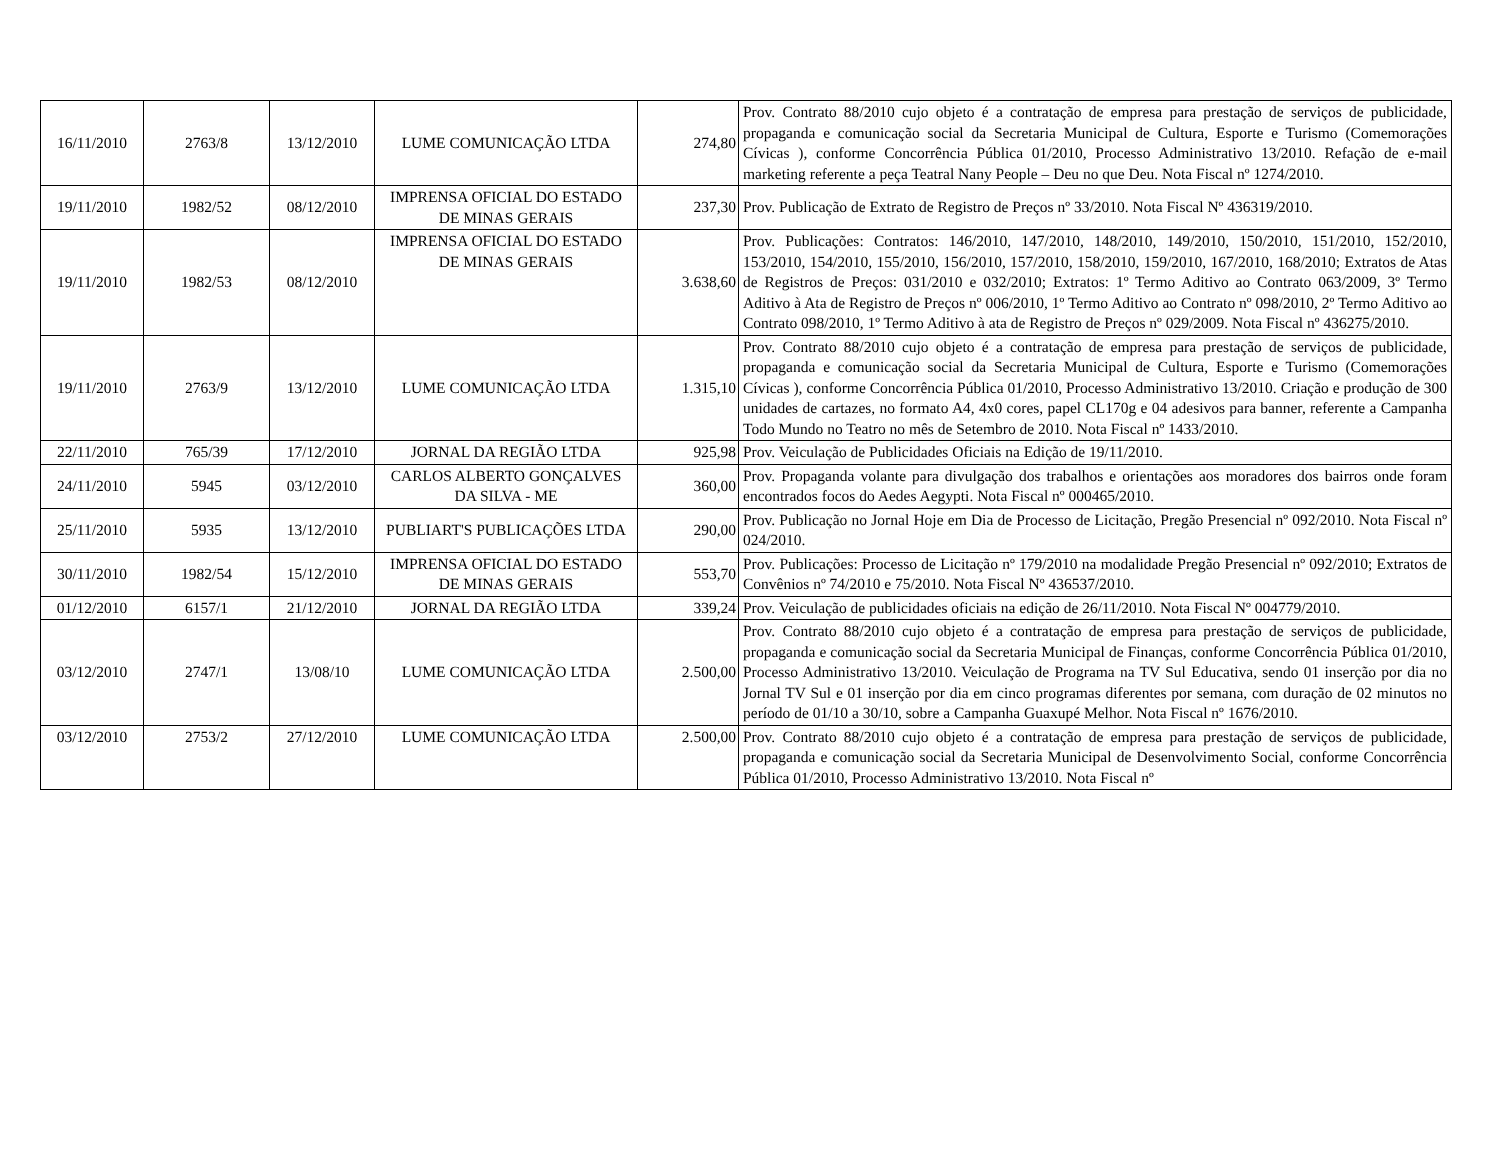| 16/11/2010 | 2763/8 | 13/12/2010 | LUME COMUNICAÇÃO LTDA | 274,80 | Prov. Contrato 88/2010 cujo objeto é a contratação de empresa para prestação de serviços de publicidade, propaganda e comunicação social da Secretaria Municipal de Cultura, Esporte e Turismo (Comemorações Cívicas ), conforme Concorrência Pública 01/2010, Processo Administrativo 13/2010. Refação de e-mail marketing referente a peça Teatral Nany People – Deu no que Deu. Nota Fiscal nº 1274/2010. |
| 19/11/2010 | 1982/52 | 08/12/2010 | IMPRENSA OFICIAL DO ESTADO DE MINAS GERAIS | 237,30 | Prov. Publicação de Extrato de Registro de Preços nº 33/2010. Nota Fiscal Nº 436319/2010. |
| 19/11/2010 | 1982/53 | 08/12/2010 | IMPRENSA OFICIAL DO ESTADO DE MINAS GERAIS | 3.638,60 | Prov. Publicações: Contratos: 146/2010, 147/2010, 148/2010, 149/2010, 150/2010, 151/2010, 152/2010, 153/2010, 154/2010, 155/2010, 156/2010, 157/2010, 158/2010, 159/2010, 167/2010, 168/2010; Extratos de Atas de Registros de Preços: 031/2010 e 032/2010; Extratos: 1º Termo Aditivo ao Contrato 063/2009, 3º Termo Aditivo à Ata de Registro de Preços nº 006/2010, 1º Termo Aditivo ao Contrato nº 098/2010, 2º Termo Aditivo ao Contrato 098/2010, 1º Termo Aditivo à ata de Registro de Preços nº 029/2009. Nota Fiscal nº 436275/2010. |
| 19/11/2010 | 2763/9 | 13/12/2010 | LUME COMUNICAÇÃO LTDA | 1.315,10 | Prov. Contrato 88/2010 cujo objeto é a contratação de empresa para prestação de serviços de publicidade, propaganda e comunicação social da Secretaria Municipal de Cultura, Esporte e Turismo (Comemorações Cívicas ), conforme Concorrência Pública 01/2010, Processo Administrativo 13/2010. Criação e produção de 300 unidades de cartazes, no formato A4, 4x0 cores, papel CL170g e 04 adesivos para banner, referente a Campanha Todo Mundo no Teatro no mês de Setembro de 2010. Nota Fiscal nº 1433/2010. |
| 22/11/2010 | 765/39 | 17/12/2010 | JORNAL DA REGIÃO LTDA | 925,98 | Prov. Veiculação de Publicidades Oficiais na Edição de 19/11/2010. |
| 24/11/2010 | 5945 | 03/12/2010 | CARLOS ALBERTO GONÇALVES DA SILVA - ME | 360,00 | Prov. Propaganda volante para divulgação dos trabalhos e orientações aos moradores dos bairros onde foram encontrados focos do Aedes Aegypti. Nota Fiscal nº 000465/2010. |
| 25/11/2010 | 5935 | 13/12/2010 | PUBLIART'S PUBLICAÇÕES LTDA | 290,00 | Prov. Publicação no Jornal Hoje em Dia de Processo de Licitação, Pregão Presencial nº 092/2010. Nota Fiscal nº 024/2010. |
| 30/11/2010 | 1982/54 | 15/12/2010 | IMPRENSA OFICIAL DO ESTADO DE MINAS GERAIS | 553,70 | Prov. Publicações: Processo de Licitação nº 179/2010 na modalidade Pregão Presencial nº 092/2010; Extratos de Convênios nº 74/2010 e 75/2010. Nota Fiscal Nº 436537/2010. |
| 01/12/2010 | 6157/1 | 21/12/2010 | JORNAL DA REGIÃO LTDA | 339,24 | Prov. Veiculação de publicidades oficiais na edição de 26/11/2010. Nota Fiscal Nº 004779/2010. |
| 03/12/2010 | 2747/1 | 13/08/10 | LUME COMUNICAÇÃO LTDA | 2.500,00 | Prov. Contrato 88/2010 cujo objeto é a contratação de empresa para prestação de serviços de publicidade, propaganda e comunicação social da Secretaria Municipal de Finanças, conforme Concorrência Pública 01/2010, Processo Administrativo 13/2010. Veiculação de Programa na TV Sul Educativa, sendo 01 inserção por dia no Jornal TV Sul e 01 inserção por dia em cinco programas diferentes por semana, com duração de 02 minutos no período de 01/10 a 30/10, sobre a Campanha Guaxupé Melhor. Nota Fiscal nº 1676/2010. |
| 03/12/2010 | 2753/2 | 27/12/2010 | LUME COMUNICAÇÃO LTDA | 2.500,00 | Prov. Contrato 88/2010 cujo objeto é a contratação de empresa para prestação de serviços de publicidade, propaganda e comunicação social da Secretaria Municipal de Desenvolvimento Social, conforme Concorrência Pública 01/2010, Processo Administrativo 13/2010. Nota Fiscal nº |